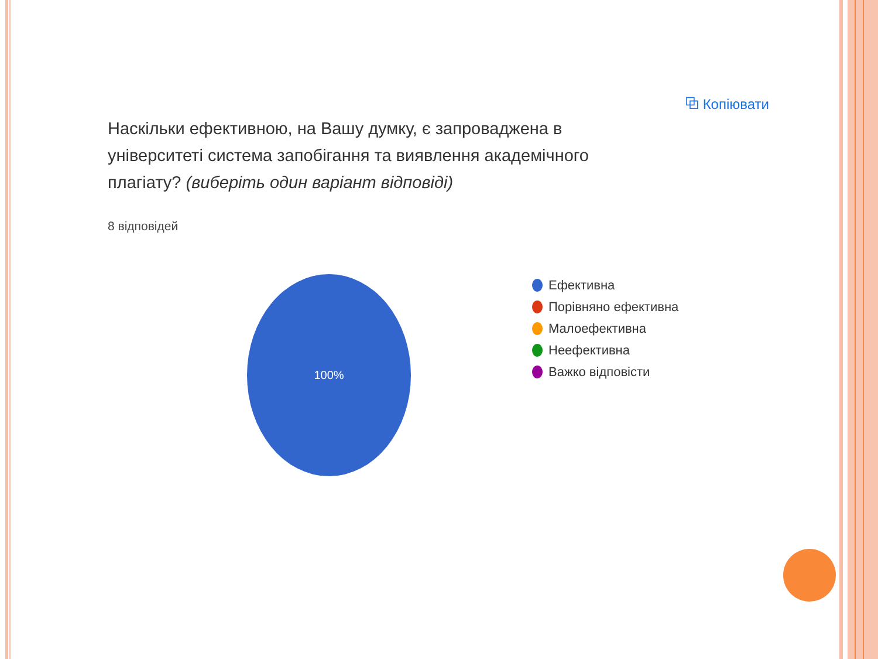⧉ Копіювати
Наскільки ефективною, на Вашу думку, є запроваджена в університеті система запобігання та виявлення академічного плагіату? (виберіть один варіант відповіді)
8 відповідей
100%
Ефективна
Порівняно ефективна
Малоефективна
Неефективна
Важко відповісти